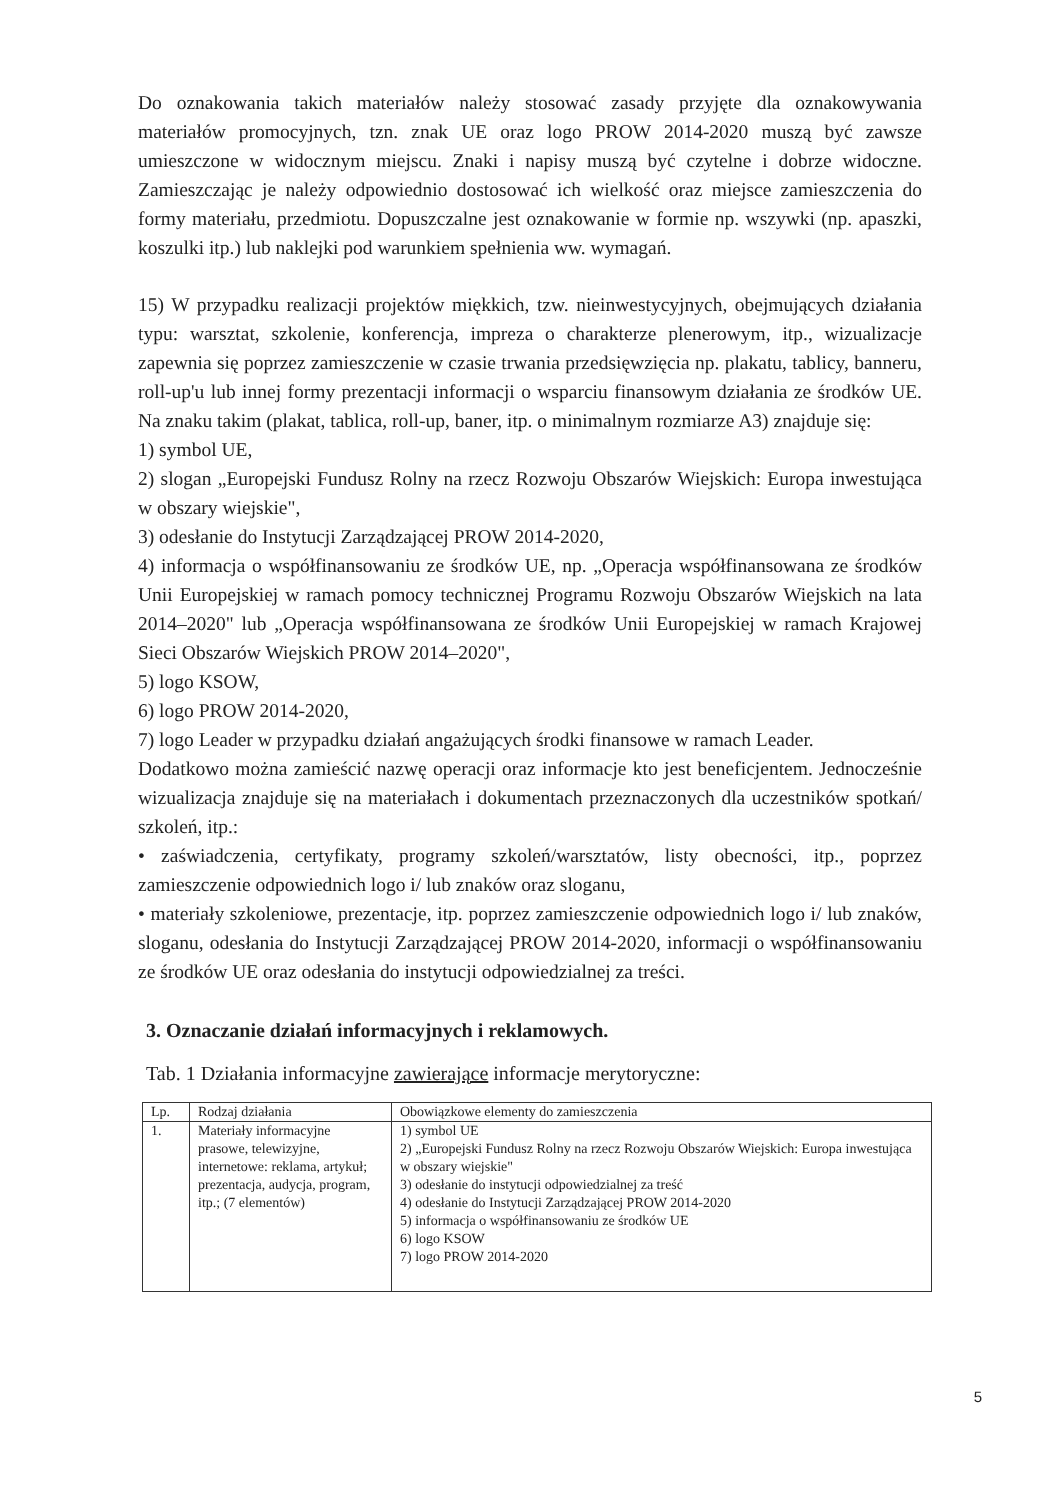Do oznakowania takich materiałów należy stosować zasady przyjęte dla oznakowywania materiałów promocyjnych, tzn. znak UE oraz logo PROW 2014-2020 muszą być zawsze umieszczone w widocznym miejscu. Znaki i napisy muszą być czytelne i dobrze widoczne. Zamieszczając je należy odpowiednio dostosować ich wielkość oraz miejsce zamieszczenia do formy materiału, przedmiotu. Dopuszczalne jest oznakowanie w formie np. wszywki (np. apaszki, koszulki itp.) lub naklejki pod warunkiem spełnienia ww. wymagań.
15) W przypadku realizacji projektów miękkich, tzw. nieinwestycyjnych, obejmujących działania typu: warsztat, szkolenie, konferencja, impreza o charakterze plenerowym, itp., wizualizacje zapewnia się poprzez zamieszczenie w czasie trwania przedsięwzięcia np. plakatu, tablicy, banneru, roll-up'u lub innej formy prezentacji informacji o wsparciu finansowym działania ze środków UE. Na znaku takim (plakat, tablica, roll-up, baner, itp. o minimalnym rozmiarze A3) znajduje się:
1) symbol UE,
2) slogan „Europejski Fundusz Rolny na rzecz Rozwoju Obszarów Wiejskich: Europa inwestująca w obszary wiejskie",
3) odesłanie do Instytucji Zarządzającej PROW 2014-2020,
4) informacja o współfinansowaniu ze środków UE, np. „Operacja współfinansowana ze środków Unii Europejskiej w ramach pomocy technicznej Programu Rozwoju Obszarów Wiejskich na lata 2014–2020" lub „Operacja współfinansowana ze środków Unii Europejskiej w ramach Krajowej Sieci Obszarów Wiejskich PROW 2014–2020",
5) logo KSOW,
6) logo PROW 2014-2020,
7) logo Leader w przypadku działań angażujących środki finansowe w ramach Leader.
Dodatkowo można zamieścić nazwę operacji oraz informacje kto jest beneficjentem. Jednocześnie wizualizacja znajduje się na materiałach i dokumentach przeznaczonych dla uczestników spotkań/ szkoleń, itp.:
• zaświadczenia, certyfikaty, programy szkoleń/warsztatów, listy obecności, itp., poprzez zamieszczenie odpowiednich logo i/ lub znaków oraz sloganu,
• materiały szkoleniowe, prezentacje, itp. poprzez zamieszczenie odpowiednich logo i/ lub znaków, sloganu, odesłania do Instytucji Zarządzającej PROW 2014-2020, informacji o współfinansowaniu ze środków UE oraz odesłania do instytucji odpowiedzialnej za treści.
3. Oznaczanie działań informacyjnych i reklamowych.
Tab. 1 Działania informacyjne zawierające informacje merytoryczne:
| Lp. | Rodzaj działania | Obowiązkowe elementy do zamieszczenia |
| --- | --- | --- |
| 1. | Materiały informacyjne prasowe, telewizyjne, internetowe: reklama, artykuł; prezentacja, audycja, program, itp.; (7 elementów) | 1) symbol UE 2) „Europejski Fundusz Rolny na rzecz Rozwoju Obszarów Wiejskich: Europa inwestująca w obszary wiejskie" 3) odesłanie do instytucji odpowiedzialnej za treść 4) odesłanie do Instytucji Zarządzającej PROW 2014-2020 5) informacja o współfinansowaniu ze środków UE 6) logo KSOW 7) logo PROW 2014-2020 |
5